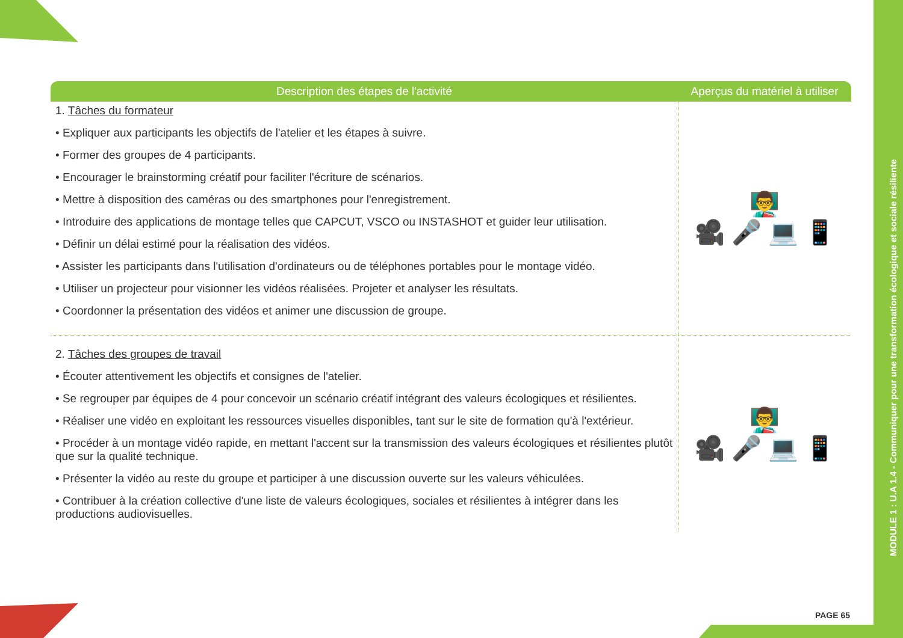MODULE 1 : U.A 1.4 - Communiquer pour une transformation écologique et sociale résiliente
| Description des étapes de l'activité | Aperçus du matériel à utiliser |
| --- | --- |
| 1. Tâches du formateur • Expliquer aux participants les objectifs de l'atelier et les étapes à suivre. • Former des groupes de 4 participants. • Encourager le brainstorming créatif pour faciliter l'écriture de scénarios. • Mettre à disposition des caméras ou des smartphones pour l'enregistrement. • Introduire des applications de montage telles que CAPCUT, VSCO ou INSTASHOT et guider leur utilisation. • Définir un délai estimé pour la réalisation des vidéos. • Assister les participants dans l'utilisation d'ordinateurs ou de téléphones portables pour le montage vidéo. • Utiliser un projecteur pour visionner les vidéos réalisées. Projeter et analyser les résultats. • Coordonner la présentation des vidéos et animer une discussion de groupe. | 👨‍🏫 🎥 🎤 💻 📱 |
| 2. Tâches des groupes de travail • Écouter attentivement les objectifs et consignes de l'atelier. • Se regrouper par équipes de 4 pour concevoir un scénario créatif intégrant des valeurs écologiques et résilientes. • Réaliser une vidéo en exploitant les ressources visuelles disponibles, tant sur le site de formation qu'à l'extérieur. • Procéder à un montage vidéo rapide, en mettant l'accent sur la transmission des valeurs écologiques et résilientes plutôt que sur la qualité technique. • Présenter la vidéo au reste du groupe et participer à une discussion ouverte sur les valeurs véhiculées. • Contribuer à la création collective d'une liste de valeurs écologiques, sociales et résilientes à intégrer dans les productions audiovisuelles. | 👨‍🏫 🎥 🎤 💻 📱 |
PAGE 65